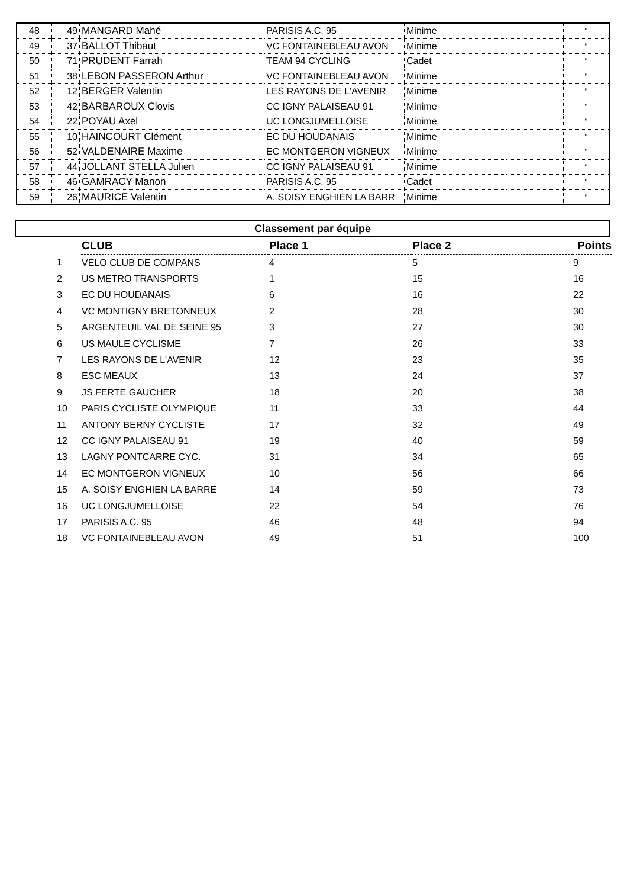| 48 | 49 | MANGARD Mahé | PARISIS A.C. 95 | Minime | | " |
| 49 | 37 | BALLOT Thibaut | VC FONTAINEBLEAU AVON | Minime | | " |
| 50 | 71 | PRUDENT Farrah | TEAM 94 CYCLING | Cadet | | " |
| 51 | 38 | LEBON PASSERON Arthur | VC FONTAINEBLEAU AVON | Minime | | " |
| 52 | 12 | BERGER Valentin | LES RAYONS DE L'AVENIR | Minime | | " |
| 53 | 42 | BARBAROUX Clovis | CC IGNY PALAISEAU 91 | Minime | | " |
| 54 | 22 | POYAU Axel | UC LONGJUMELLOISE | Minime | | " |
| 55 | 10 | HAINCOURT Clément | EC DU HOUDANAIS | Minime | | " |
| 56 | 52 | VALDENAIRE Maxime | EC MONTGERON VIGNEUX | Minime | | " |
| 57 | 44 | JOLLANT STELLA Julien | CC IGNY PALAISEAU 91 | Minime | | " |
| 58 | 46 | GAMRACY Manon | PARISIS A.C. 95 | Cadet | | " |
| 59 | 26 | MAURICE Valentin | A. SOISY ENGHIEN LA BARR | Minime | | " |
Classement par équipe
| | CLUB | Place 1 | Place 2 | Points |
| 1 | VELO CLUB DE COMPANS | 4 | 5 | 9 |
| 2 | US METRO TRANSPORTS | 1 | 15 | 16 |
| 3 | EC DU HOUDANAIS | 6 | 16 | 22 |
| 4 | VC MONTIGNY BRETONNEUX | 2 | 28 | 30 |
| 5 | ARGENTEUIL VAL DE SEINE 95 | 3 | 27 | 30 |
| 6 | US MAULE CYCLISME | 7 | 26 | 33 |
| 7 | LES RAYONS DE L'AVENIR | 12 | 23 | 35 |
| 8 | ESC MEAUX | 13 | 24 | 37 |
| 9 | JS FERTE GAUCHER | 18 | 20 | 38 |
| 10 | PARIS CYCLISTE OLYMPIQUE | 11 | 33 | 44 |
| 11 | ANTONY BERNY CYCLISTE | 17 | 32 | 49 |
| 12 | CC IGNY PALAISEAU 91 | 19 | 40 | 59 |
| 13 | LAGNY PONTCARRE CYC. | 31 | 34 | 65 |
| 14 | EC MONTGERON VIGNEUX | 10 | 56 | 66 |
| 15 | A. SOISY ENGHIEN LA BARRE | 14 | 59 | 73 |
| 16 | UC LONGJUMELLOISE | 22 | 54 | 76 |
| 17 | PARISIS A.C. 95 | 46 | 48 | 94 |
| 18 | VC FONTAINEBLEAU AVON | 49 | 51 | 100 |